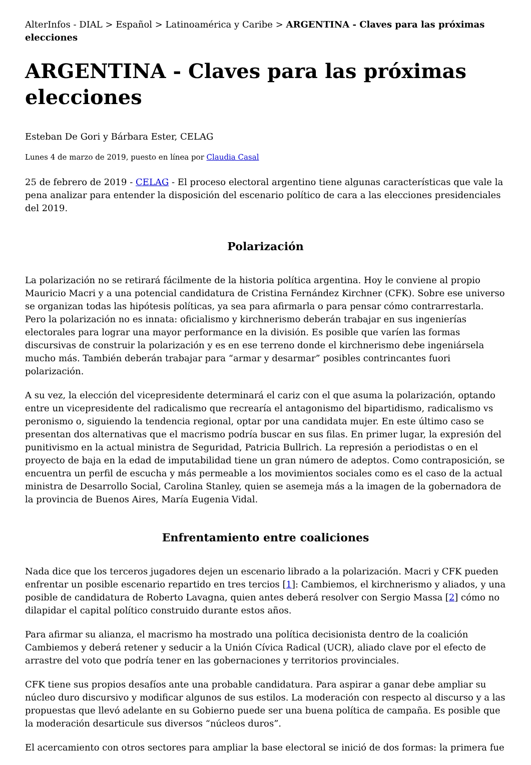AlterInfos - DIAL > Español > Latinoamérica y Caribe > ARGENTINA - Claves para las próximas elecciones
ARGENTINA - Claves para las próximas elecciones
Esteban De Gori y Bárbara Ester, CELAG
Lunes 4 de marzo de 2019, puesto en línea por Claudia Casal
25 de febrero de 2019 - CELAG - El proceso electoral argentino tiene algunas características que vale la pena analizar para entender la disposición del escenario político de cara a las elecciones presidenciales del 2019.
Polarización
La polarización no se retirará fácilmente de la historia política argentina. Hoy le conviene al propio Mauricio Macri y a una potencial candidatura de Cristina Fernández Kirchner (CFK). Sobre ese universo se organizan todas las hipótesis políticas, ya sea para afirmarla o para pensar cómo contrarrestarla. Pero la polarización no es innata: oficialismo y kirchnerismo deberán trabajar en sus ingenierías electorales para lograr una mayor performance en la división. Es posible que varíen las formas discursivas de construir la polarización y es en ese terreno donde el kirchnerismo debe ingeniársela mucho más. También deberán trabajar para “armar y desarmar” posibles contrincantes fuori polarización.
A su vez, la elección del vicepresidente determinará el cariz con el que asuma la polarización, optando entre un vicepresidente del radicalismo que recrearía el antagonismo del bipartidismo, radicalismo vs peronismo o, siguiendo la tendencia regional, optar por una candidata mujer. En este último caso se presentan dos alternativas que el macrismo podría buscar en sus filas. En primer lugar, la expresión del punitivismo en la actual ministra de Seguridad, Patricia Bullrich. La represión a periodistas o en el proyecto de baja en la edad de imputabilidad tiene un gran número de adeptos. Como contraposición, se encuentra un perfil de escucha y más permeable a los movimientos sociales como es el caso de la actual ministra de Desarrollo Social, Carolina Stanley, quien se asemeja más a la imagen de la gobernadora de la provincia de Buenos Aires, María Eugenia Vidal.
Enfrentamiento entre coaliciones
Nada dice que los terceros jugadores dejen un escenario librado a la polarización. Macri y CFK pueden enfrentar un posible escenario repartido en tres tercios [1]: Cambiemos, el kirchnerismo y aliados, y una posible de candidatura de Roberto Lavagna, quien antes deberá resolver con Sergio Massa [2] cómo no dilapidar el capital político construido durante estos años.
Para afirmar su alianza, el macrismo ha mostrado una política decisionista dentro de la coalición Cambiemos y deberá retener y seducir a la Unión Cívica Radical (UCR), aliado clave por el efecto de arrastre del voto que podría tener en las gobernaciones y territorios provinciales.
CFK tiene sus propios desafíos ante una probable candidatura. Para aspirar a ganar debe ampliar su núcleo duro discursivo y modificar algunos de sus estilos. La moderación con respecto al discurso y a las propuestas que llevó adelante en su Gobierno puede ser una buena política de campaña. Es posible que la moderación desarticule sus diversos “núcleos duros”.
El acercamiento con otros sectores para ampliar la base electoral se inició de dos formas: la primera fue